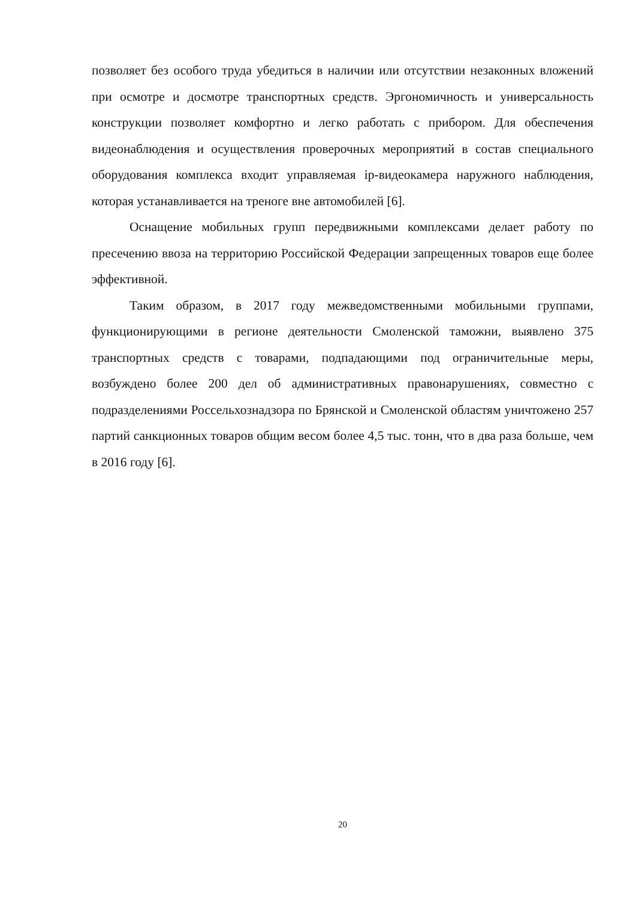позволяет без особого труда убедиться в наличии или отсутствии незаконных вложений при осмотре и досмотре транспортных средств. Эргономичность и универсальность конструкции позволяет комфортно и легко работать с прибором. Для обеспечения видеонаблюдения и осуществления проверочных мероприятий в состав специального оборудования комплекса входит управляемая ip-видеокамера наружного наблюдения, которая устанавливается на треноге вне автомобилей [6].
Оснащение мобильных групп передвижными комплексами делает работу по пресечению ввоза на территорию Российской Федерации запрещенных товаров еще более эффективной.
Таким образом, в 2017 году межведомственными мобильными группами, функционирующими в регионе деятельности Смоленской таможни, выявлено 375 транспортных средств с товарами, подпадающими под ограничительные меры, возбуждено более 200 дел об административных правонарушениях, совместно с подразделениями Россельхознадзора по Брянской и Смоленской областям уничтожено 257 партий санкционных товаров общим весом более 4,5 тыс. тонн, что в два раза больше, чем в 2016 году [6].
20